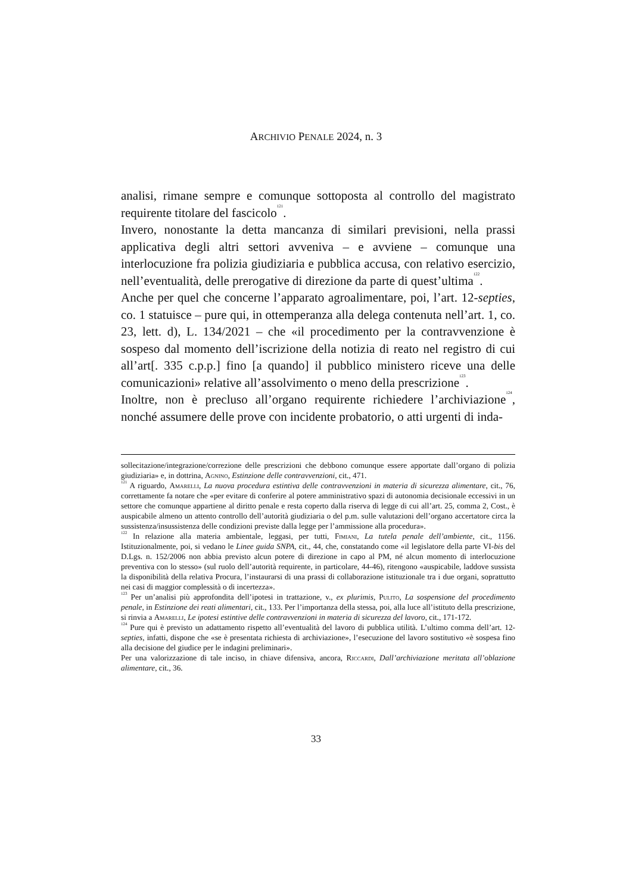ARCHIVIO PENALE 2024, n. 3
analisi, rimane sempre e comunque sottoposta al controllo del magistrato requirente titolare del fascicolo<sup>121</sup>.
Invero, nonostante la detta mancanza di similari previsioni, nella prassi applicativa degli altri settori avveniva – e avviene – comunque una interlocuzione fra polizia giudiziaria e pubblica accusa, con relativo esercizio, nell’eventualità, delle prerogative di direzione da parte di quest’ultima<sup>122</sup>.
Anche per quel che concerne l’apparato agroalimentare, poi, l’art. 12-septies, co. 1 statuisce – pure qui, in ottemperanza alla delega contenuta nell’art. 1, co. 23, lett. d), L. 134/2021 – che «il procedimento per la contravvenzione è sospeso dal momento dell’iscrizione della notizia di reato nel registro di cui all’art[. 335 c.p.p.] fino [a quando] il pubblico ministero riceve una delle comunicazioni» relative all’assolvimento o meno della prescrizione<sup>123</sup>.
Inoltre, non è precluso all’organo requirente richiedere l’archiviazione<sup>124</sup>, nonché assumere delle prove con incidente probatorio, o atti urgenti di inda-
sollecitazione/integrazione/correzione delle prescrizioni che debbono comunque essere apportate dall’organo di polizia giudiziaria» e, in dottrina, Agnino, Estinzione delle contravvenzioni, cit., 471.
<sup>121</sup> A riguardo, Amarelli, La nuova procedura estintiva delle contravvenzioni in materia di sicurezza alimentare, cit., 76, correttamente fa notare che «per evitare di conferire al potere amministrativo spazi di autonomia decisionale eccessivi in un settore che comunque appartiene al diritto penale e resta coperto dalla riserva di legge di cui all’art. 25, comma 2, Cost., è auspicabile almeno un attento controllo dell’autorità giudiziaria o del p.m. sulle valutazioni dell’organo accertatore circa la sussistenza/insussistenza delle condizioni previste dalla legge per l’ammissione alla procedura».
<sup>122</sup> In relazione alla materia ambientale, leggasi, per tutti, Fimiani, La tutela penale dell’ambiente, cit., 1156. Istituzionalmente, poi, si vedano le Linee guida SNPA, cit., 44, che, constatando come «il legislatore della parte VI-bis del D.Lgs. n. 152/2006 non abbia previsto alcun potere di direzione in capo al PM, né alcun momento di interlocuzione preventiva con lo stesso» (sul ruolo dell’autorità requirente, in particolare, 44-46), ritengono «auspicabile, laddove sussista la disponibilità della relativa Procura, l’instaurarsi di una prassi di collaborazione istituzionale tra i due organi, soprattutto nei casi di maggior complessità o di incertezza».
<sup>123</sup> Per un’analisi più approfondita dell’ipotesi in trattazione, v., ex plurimis, Pulito, La sospensione del procedimento penale, in Estinzione dei reati alimentari, cit., 133. Per l’importanza della stessa, poi, alla luce all’istituto della prescrizione, si rinvia a Amarelli, Le ipotesi estintive delle contravvenzioni in materia di sicurezza del lavoro, cit., 171-172.
<sup>124</sup> Pure qui è previsto un adattamento rispetto all’eventualità del lavoro di pubblica utilità. L’ultimo comma dell’art. 12-septies, infatti, dispone che «se è presentata richiesta di archiviazione», l’esecuzione del lavoro sostitutivo «è sospesa fino alla decisione del giudice per le indagini preliminari».
Per una valorizzazione di tale inciso, in chiave difensiva, ancora, Riccardi, Dall’archiviazione meritata all’oblazione alimentare, cit., 36.
33